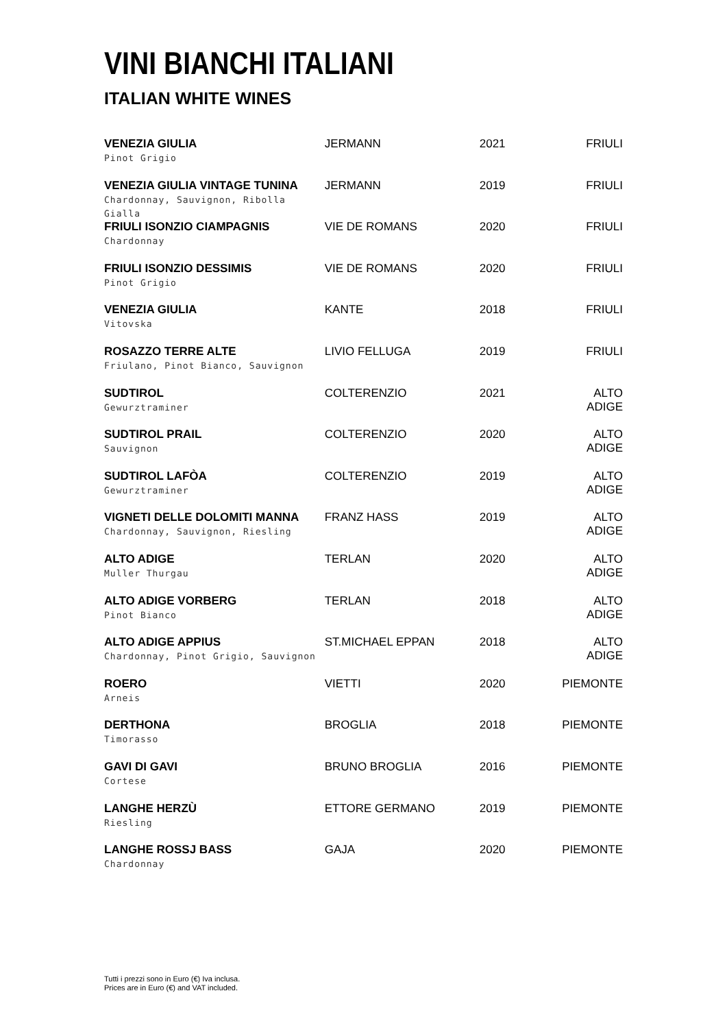VINI BIANCHI ITALIANI
ITALIAN WHITE WINES
| VENEZIA GIULIA Pinot Grigio | JERMANN | 2021 | FRIULI |
| VENEZIA GIULIA VINTAGE TUNINA Chardonnay, Sauvignon, Ribolla Gialla | JERMANN | 2019 | FRIULI |
| FRIULI ISONZIO CIAMPAGNIS Chardonnay | VIE DE ROMANS | 2020 | FRIULI |
| FRIULI ISONZIO DESSIMIS Pinot Grigio | VIE DE ROMANS | 2020 | FRIULI |
| VENEZIA GIULIA Vitovska | KANTE | 2018 | FRIULI |
| ROSAZZO TERRE ALTE Friulano, Pinot Bianco, Sauvignon | LIVIO FELLUGA | 2019 | FRIULI |
| SUDTIROL Gewurztraminer | COLTERENZIO | 2021 | ALTO ADIGE |
| SUDTIROL PRAIL Sauvignon | COLTERENZIO | 2020 | ALTO ADIGE |
| SUDTIROL LAFÒA Gewurztraminer | COLTERENZIO | 2019 | ALTO ADIGE |
| VIGNETI DELLE DOLOMITI MANNA Chardonnay, Sauvignon, Riesling | FRANZ HASS | 2019 | ALTO ADIGE |
| ALTO ADIGE Muller Thurgau | TERLAN | 2020 | ALTO ADIGE |
| ALTO ADIGE VORBERG Pinot Bianco | TERLAN | 2018 | ALTO ADIGE |
| ALTO ADIGE APPIUS Chardonnay, Pinot Grigio, Sauvignon | ST.MICHAEL EPPAN | 2018 | ALTO ADIGE |
| ROERO Arneis | VIETTI | 2020 | PIEMONTE |
| DERTHONA Timorasso | BROGLIA | 2018 | PIEMONTE |
| GAVI DI GAVI Cortese | BRUNO BROGLIA | 2016 | PIEMONTE |
| LANGHE HERZÙ Riesling | ETTORE GERMANO | 2019 | PIEMONTE |
| LANGHE ROSSJ BASS Chardonnay | GAJA | 2020 | PIEMONTE |
Tutti i prezzi sono in Euro (€) Iva inclusa.
Prices are in Euro (€) and VAT included.